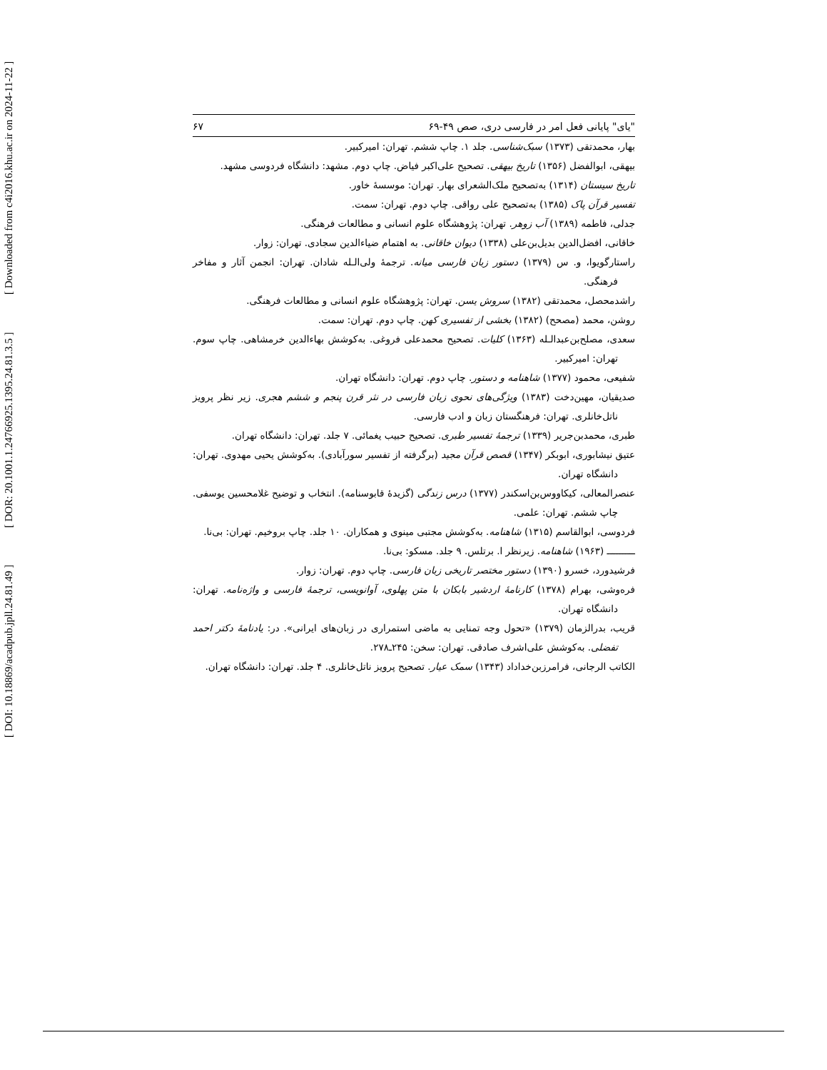[ DOI: 10.18869/acadpub.jpll.24.81.49 ] [ DOR: 20.1001.1.24766925.1395.24.81.3.5 ] [ Downloaded from c4i2016.khu.ac.ir on 2024-11-22 ]
"یای" پایانی فعل امر در فارسی دری، صص ۴۹-۶۹ ۶۷
بهار، محمدتقی (۱۳۷۳) سبک‌شناسی. جلد ۱. چاپ ششم. تهران: امیرکبیر.
بیهقی، ابوالفضل (۱۳۵۶) تاریخ بیهقی. تصحیح علی‌اکبر فیاض. چاپ دوم. مشهد: دانشگاه فردوسی مشهد.
تاریخ سیستان (۱۳۱۴) به‌تصحیح ملک‌الشعرای بهار. تهران: موسسهٔ خاور.
تفسیر قرآن پاک (۱۳۸۵) به‌تصحیح علی رواقی. چاپ دوم. تهران: سمت.
جدلی، فاطمه (۱۳۸۹) آب زوهر. تهران: پژوهشگاه علوم انسانی و مطالعات فرهنگی.
خاقانی، افضل‌الدین بدیل‌بن‌علی (۱۳۳۸) دیوان خاقانی. به اهتمام ضیاءالدین سجادی. تهران: زوار.
راستارگویوا، و. س (۱۳۷۹) دستور زبان فارسی میانه. ترجمهٔ ولی‌الـله شادان. تهران: انجمن آثار و مفاخر فرهنگی.
راشدمحصل، محمدتقی (۱۳۸۲) سروش یسن. تهران: پژوهشگاه علوم انسانی و مطالعات فرهنگی.
روشن، محمد (مصحح) (۱۳۸۲) بخشی از تفسیری کهن. چاپ دوم. تهران: سمت.
سعدی، مصلح‌بن‌عبدالـله (۱۳۶۳) کلیات. تصحیح محمدعلی فروغی. به‌کوشش بهاءالدین خرمشاهی. چاپ سوم. تهران: امیرکبیر.
شفیعی، محمود (۱۳۷۷) شاهنامه و دستور. چاپ دوم. تهران: دانشگاه تهران.
صدیقیان، مهین‌دخت (۱۳۸۳) ویژگی‌های نحوی زبان فارسی در نثر قرن پنجم و ششم هجری. زیر نظر پرویز ناتل‌خانلری. تهران: فرهنگستان زبان و ادب فارسی.
طبری، محمدبن‌جریر (۱۳۳۹) ترجمهٔ تفسیر طبری. تصحیح حبیب یغمائی. ۷ جلد. تهران: دانشگاه تهران.
عتیق نیشابوری، ابوبکر (۱۳۴۷) قصص قرآن مجید (برگرفته از تفسیر سورآبادی). به‌کوشش یحیی مهدوی. تهران: دانشگاه تهران.
عنصرالمعالی، کیکاووس‌بن‌اسکندر (۱۳۷۷) درس زندگی (گزیدهٔ قابوسنامه). انتخاب و توضیح غلامحسین یوسفی. چاپ ششم. تهران: علمی.
فردوسی، ابوالقاسم (۱۳۱۵) شاهنامه. به‌کوشش مجتبی مینوی و همکاران. ۱۰ جلد. چاپ بروخیم. تهران: بی‌نا.
ــــــــــ (۱۹۶۳) شاهنامه. زیرنظر ا. برتلس. ۹ جلد. مسکو: بی‌نا.
فرشیدورد، خسرو (۱۳۹۰) دستور مختصر تاریخی زبان فارسی. چاپ دوم. تهران: زوار.
فره‌وشی، بهرام (۱۳۷۸) کارنامهٔ اردشیر بابکان با متن پهلوی، آوانویسی، ترجمهٔ فارسی و واژه‌نامه. تهران: دانشگاه تهران.
قریب، بدرالزمان (۱۳۷۹) «تحول وجه تمنایی به ماضی استمراری در زبان‌های ایرانی». در: یادنامهٔ دکتر احمد تفضلی. به‌کوشش علی‌اشرف صادقی. تهران: سخن: ۲۴۵ـ۲۷۸.
الکاتب الرجانی، فرامرزبن‌خداداد (۱۳۴۳) سمک عیار. تصحیح پرویز ناتل‌خانلری. ۴ جلد. تهران: دانشگاه تهران.